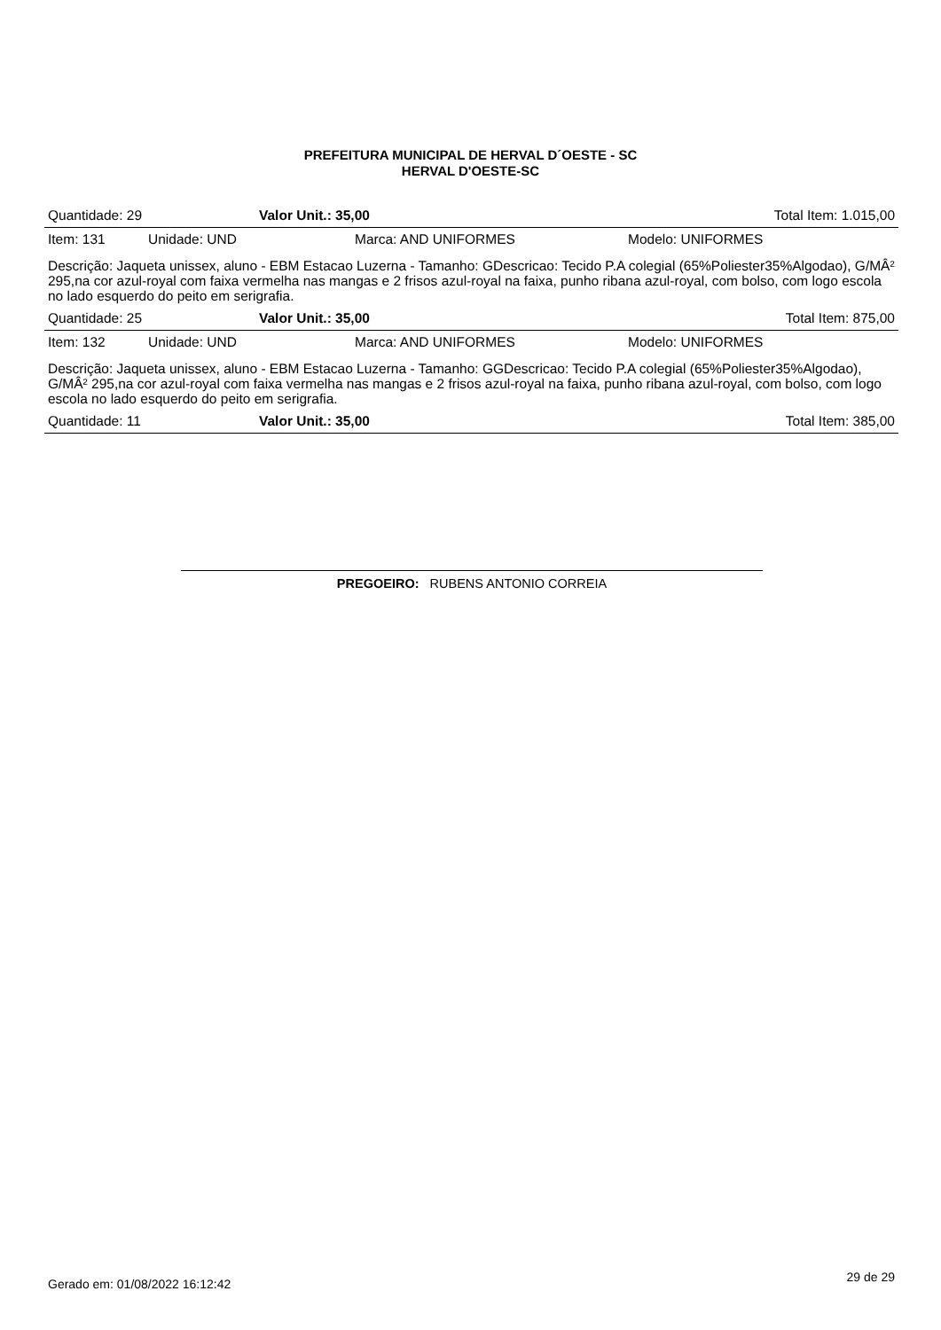PREFEITURA MUNICIPAL DE HERVAL D´OESTE - SC
HERVAL D'OESTE-SC
| Quantidade: 29 | Valor Unit.: 35,00 | Total Item: 1.015,00 |
| Item: 131 | Unidade: UND | Marca: AND UNIFORMES | Modelo: UNIFORMES |
Descrição: Jaqueta unissex, aluno - EBM Estacao Luzerna - Tamanho: GDescricao: Tecido P.A colegial (65%Poliester35%Algodao), G/MÂ² 295,na cor azul-royal com faixa vermelha nas mangas e 2 frisos azul-royal na faixa, punho ribana azul-royal, com bolso, com logo escola no lado esquerdo do peito em serigrafia.
| Quantidade: 25 | Valor Unit.: 35,00 | Total Item: 875,00 |
| Item: 132 | Unidade: UND | Marca: AND UNIFORMES | Modelo: UNIFORMES |
Descrição: Jaqueta unissex, aluno - EBM Estacao Luzerna - Tamanho: GGDescricao: Tecido P.A colegial (65%Poliester35%Algodao), G/MÂ² 295,na cor azul-royal com faixa vermelha nas mangas e 2 frisos azul-royal na faixa, punho ribana azul-royal, com bolso, com logo escola no lado esquerdo do peito em serigrafia.
| Quantidade: 11 | Valor Unit.: 35,00 | Total Item: 385,00 |
PREGOEIRO: RUBENS ANTONIO CORREIA
Gerado em: 01/08/2022 16:12:42 29 de 29